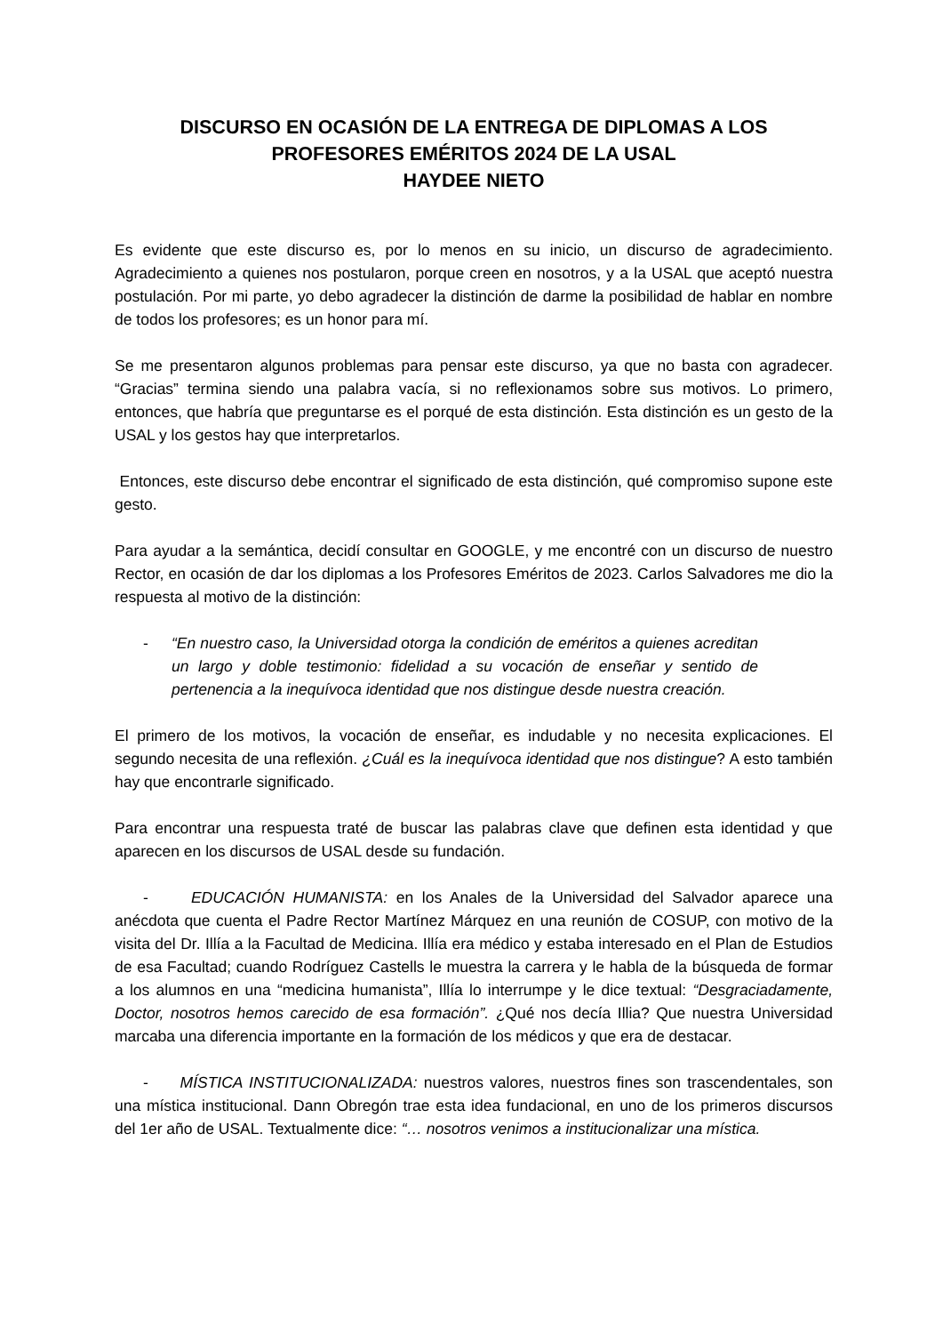DISCURSO EN OCASIÓN DE LA ENTREGA DE DIPLOMAS A LOS
PROFESORES EMÉRITOS 2024 DE LA USAL
HAYDEE NIETO
Es evidente que este discurso es, por lo menos en su inicio, un discurso de agradecimiento. Agradecimiento a quienes nos postularon, porque creen en nosotros, y a la USAL que aceptó nuestra postulación. Por mi parte, yo debo agradecer la distinción de darme la posibilidad de hablar en nombre de todos los profesores; es un honor para mí.
Se me presentaron algunos problemas para pensar este discurso, ya que no basta con agradecer. “Gracias” termina siendo una palabra vacía, si no reflexionamos sobre sus motivos. Lo primero, entonces, que habría que preguntarse es el porqué de esta distinción. Esta distinción es un gesto de la USAL y los gestos hay que interpretarlos.
Entonces, este discurso debe encontrar el significado de esta distinción, qué compromiso supone este gesto.
Para ayudar a la semántica, decidí consultar en GOOGLE, y me encontré con un discurso de nuestro Rector, en ocasión de dar los diplomas a los Profesores Eméritos de 2023. Carlos Salvadores me dio la respuesta al motivo de la distinción:
- “En nuestro caso, la Universidad otorga la condición de eméritos a quienes acreditan un largo y doble testimonio: fidelidad a su vocación de enseñar y sentido de pertenencia a la inequívoca identidad que nos distingue desde nuestra creación.
El primero de los motivos, la vocación de enseñar, es indudable y no necesita explicaciones. El segundo necesita de una reflexión. ¿Cuál es la inequívoca identidad que nos distingue? A esto también hay que encontrarle significado.
Para encontrar una respuesta traté de buscar las palabras clave que definen esta identidad y que aparecen en los discursos de USAL desde su fundación.
- EDUCACIÓN HUMANISTA: en los Anales de la Universidad del Salvador aparece una anécdota que cuenta el Padre Rector Martínez Márquez en una reunión de COSUP, con motivo de la visita del Dr. Illía a la Facultad de Medicina. Illía era médico y estaba interesado en el Plan de Estudios de esa Facultad; cuando Rodríguez Castells le muestra la carrera y le habla de la búsqueda de formar a los alumnos en una “medicina humanista”, Illía lo interrumpe y le dice textual: “Desgraciadamente, Doctor, nosotros hemos carecido de esa formación”. ¿Qué nos decía Illia? Que nuestra Universidad marcaba una diferencia importante en la formación de los médicos y que era de destacar.
- MÍSTICA INSTITUCIONALIZADA: nuestros valores, nuestros fines son trascendentales, son una mística institucional. Dann Obregón trae esta idea fundacional, en uno de los primeros discursos del 1er año de USAL. Textualmente dice: “… nosotros venimos a institucionalizar una mística.